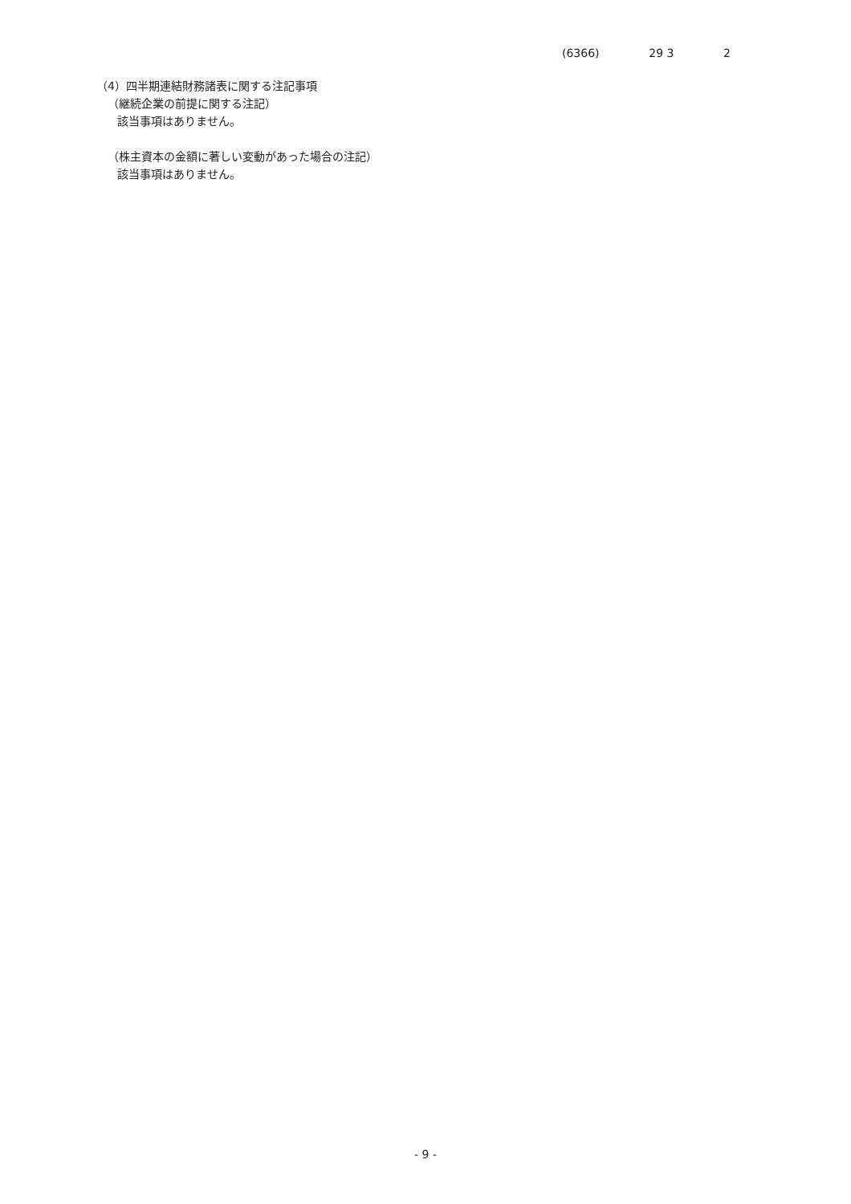(6366) 29 3 2
（4）四半期連結財務諸表に関する注記事項
（継続企業の前提に関する注記）
該当事項はありません。
（株主資本の金額に著しい変動があった場合の注記）
該当事項はありません。
- 9 -